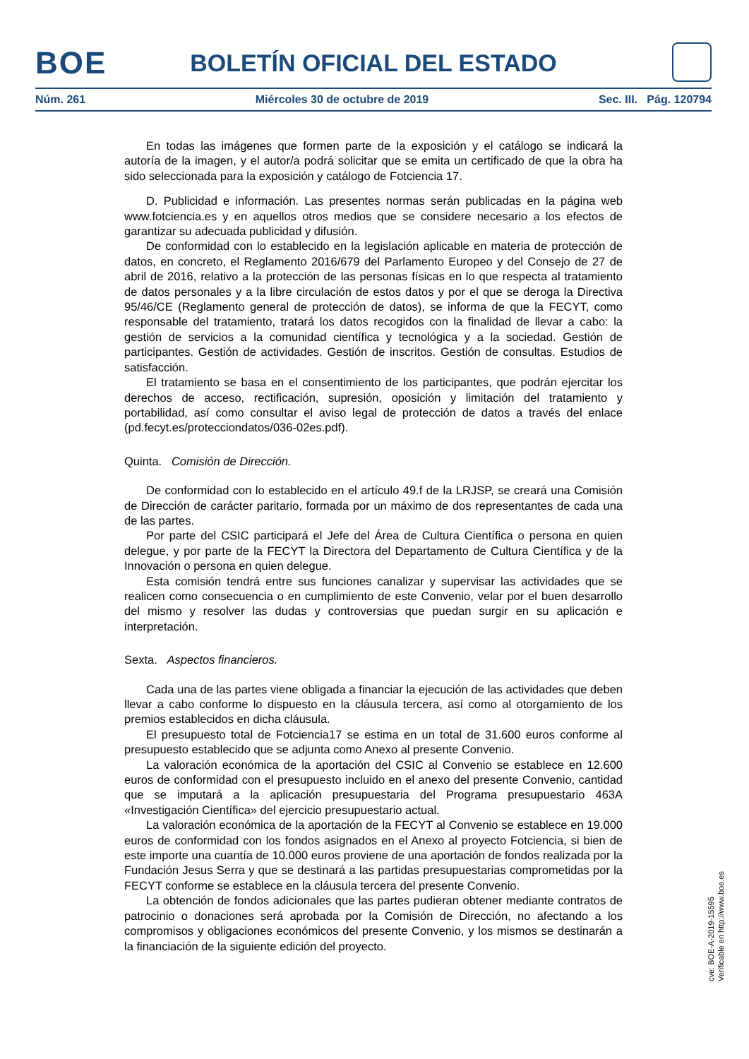BOE
BOLETÍN OFICIAL DEL ESTADO
Núm. 261 Miércoles 30 de octubre de 2019 Sec. III. Pág. 120794
En todas las imágenes que formen parte de la exposición y el catálogo se indicará la autoría de la imagen, y el autor/a podrá solicitar que se emita un certificado de que la obra ha sido seleccionada para la exposición y catálogo de Fotciencia 17.
D. Publicidad e información. Las presentes normas serán publicadas en la página web www.fotciencia.es y en aquellos otros medios que se considere necesario a los efectos de garantizar su adecuada publicidad y difusión.
De conformidad con lo establecido en la legislación aplicable en materia de protección de datos, en concreto, el Reglamento 2016/679 del Parlamento Europeo y del Consejo de 27 de abril de 2016, relativo a la protección de las personas físicas en lo que respecta al tratamiento de datos personales y a la libre circulación de estos datos y por el que se deroga la Directiva 95/46/CE (Reglamento general de protección de datos), se informa de que la FECYT, como responsable del tratamiento, tratará los datos recogidos con la finalidad de llevar a cabo: la gestión de servicios a la comunidad científica y tecnológica y a la sociedad. Gestión de participantes. Gestión de actividades. Gestión de inscritos. Gestión de consultas. Estudios de satisfacción.
El tratamiento se basa en el consentimiento de los participantes, que podrán ejercitar los derechos de acceso, rectificación, supresión, oposición y limitación del tratamiento y portabilidad, así como consultar el aviso legal de protección de datos a través del enlace (pd.fecyt.es/protecciondatos/036-02es.pdf).
Quinta. Comisión de Dirección.
De conformidad con lo establecido en el artículo 49.f de la LRJSP, se creará una Comisión de Dirección de carácter paritario, formada por un máximo de dos representantes de cada una de las partes.
Por parte del CSIC participará el Jefe del Área de Cultura Científica o persona en quien delegue, y por parte de la FECYT la Directora del Departamento de Cultura Científica y de la Innovación o persona en quien delegue.
Esta comisión tendrá entre sus funciones canalizar y supervisar las actividades que se realicen como consecuencia o en cumplimiento de este Convenio, velar por el buen desarrollo del mismo y resolver las dudas y controversias que puedan surgir en su aplicación e interpretación.
Sexta. Aspectos financieros.
Cada una de las partes viene obligada a financiar la ejecución de las actividades que deben llevar a cabo conforme lo dispuesto en la cláusula tercera, así como al otorgamiento de los premios establecidos en dicha cláusula.
El presupuesto total de Fotciencia17 se estima en un total de 31.600 euros conforme al presupuesto establecido que se adjunta como Anexo al presente Convenio.
La valoración económica de la aportación del CSIC al Convenio se establece en 12.600 euros de conformidad con el presupuesto incluido en el anexo del presente Convenio, cantidad que se imputará a la aplicación presupuestaria del Programa presupuestario 463A «Investigación Científica» del ejercicio presupuestario actual.
La valoración económica de la aportación de la FECYT al Convenio se establece en 19.000 euros de conformidad con los fondos asignados en el Anexo al proyecto Fotciencia, si bien de este importe una cuantía de 10.000 euros proviene de una aportación de fondos realizada por la Fundación Jesus Serra y que se destinará a las partidas presupuestarias comprometidas por la FECYT conforme se establece en la cláusula tercera del presente Convenio.
La obtención de fondos adicionales que las partes pudieran obtener mediante contratos de patrocinio o donaciones será aprobada por la Comisión de Dirección, no afectando a los compromisos y obligaciones económicos del presente Convenio, y los mismos se destinarán a la financiación de la siguiente edición del proyecto.
cve: BOE-A-2019-15595
Verificable en http://www.boe.es